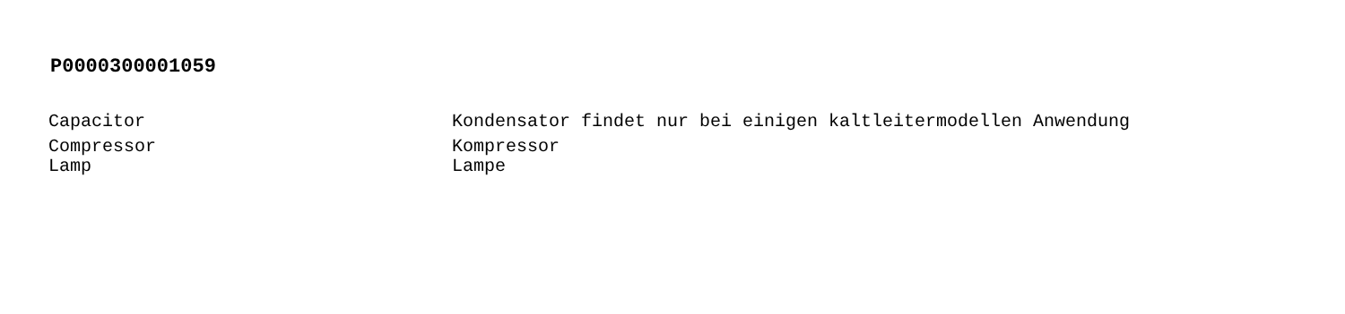P0000300001059
| Capacitor | Kondensator findet nur bei einigen kaltleitermodellen Anwendung |
| Compressor | Kompressor |
| Lamp | Lampe |